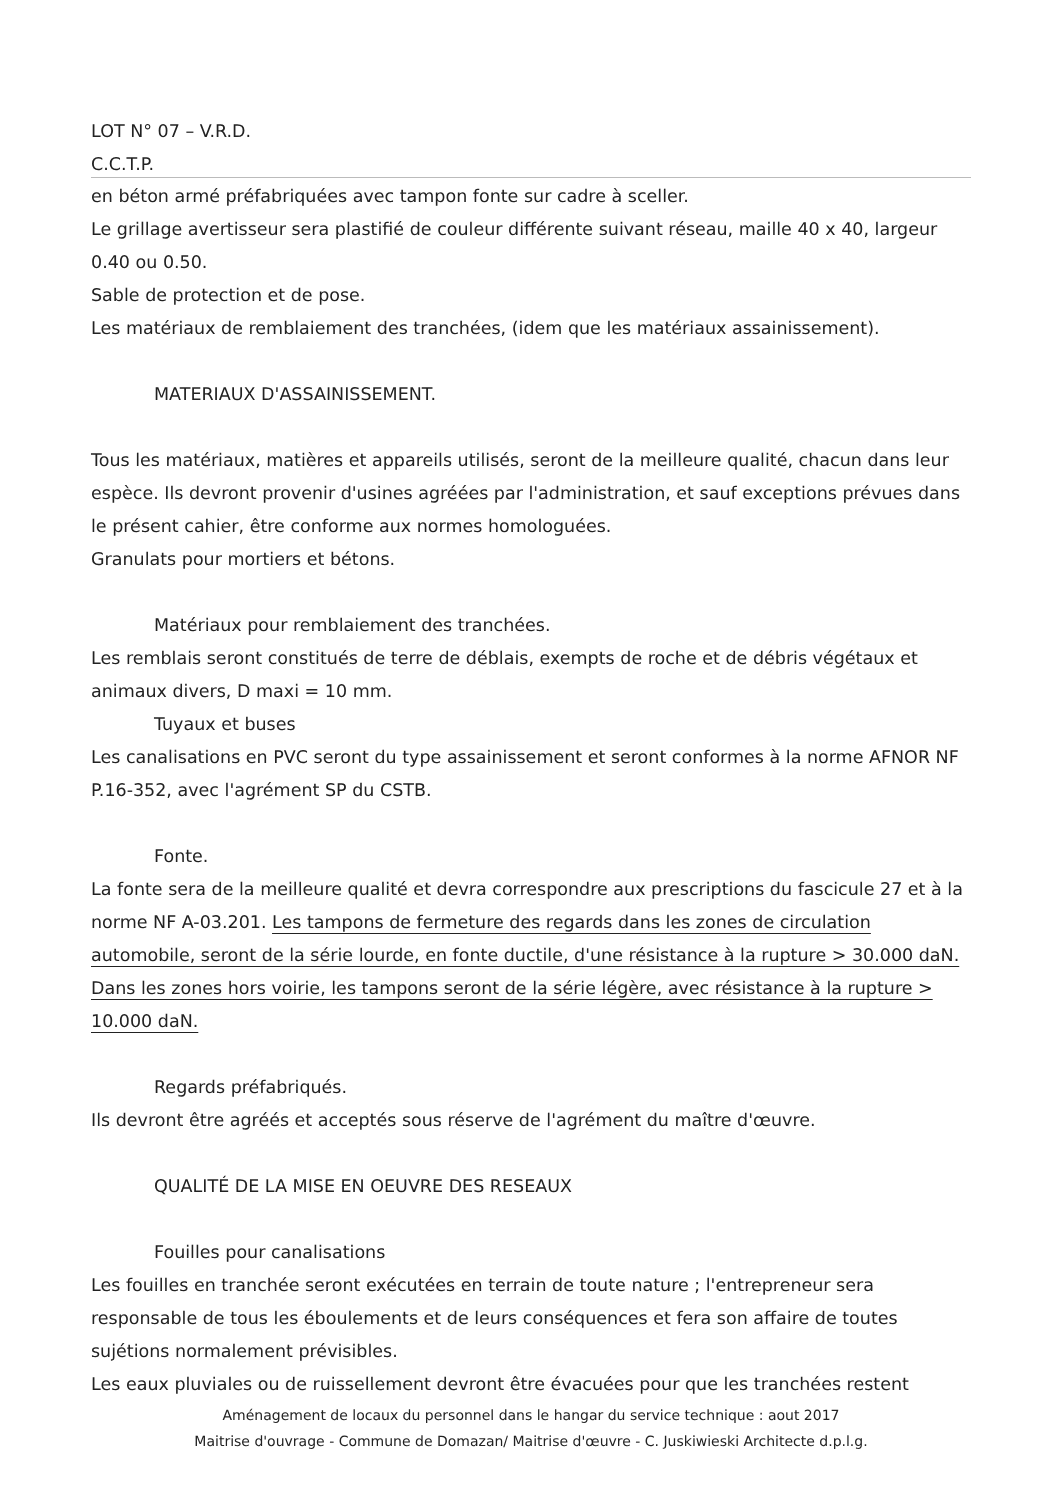LOT N° 07 – V.R.D.
C.C.T.P.
en béton armé préfabriquées avec tampon fonte sur cadre à sceller.
Le grillage avertisseur sera plastifié de couleur différente suivant réseau, maille 40 x 40, largeur 0.40 ou 0.50.
Sable de protection et de pose.
Les matériaux de remblaiement des tranchées, (idem que les matériaux assainissement).
MATERIAUX D'ASSAINISSEMENT.
Tous les matériaux, matières et appareils utilisés, seront de la meilleure qualité, chacun dans leur espèce. Ils devront provenir d'usines agréées par l'administration, et sauf exceptions prévues dans le présent cahier, être conforme aux normes homologuées.
Granulats pour mortiers et bétons.
Matériaux pour remblaiement des tranchées.
Les remblais seront constitués de terre de déblais, exempts de roche et de débris végétaux et animaux divers, D maxi = 10 mm.
Tuyaux et buses
Les canalisations en PVC seront du type assainissement et seront conformes à la norme AFNOR NF P.16-352, avec l'agrément SP du CSTB.
Fonte.
La fonte sera de la meilleure qualité et devra correspondre aux prescriptions du fascicule 27 et à la norme NF A-03.201. Les tampons de fermeture des regards dans les zones de circulation automobile, seront de la série lourde, en fonte ductile, d'une résistance à la rupture > 30.000 daN. Dans les zones hors voirie, les tampons seront de la série légère, avec résistance à la rupture > 10.000 daN.
Regards préfabriqués.
Ils devront être agréés et acceptés sous réserve de l'agrément du maître d'œuvre.
QUALITÉ DE LA MISE EN OEUVRE DES RESEAUX
Fouilles pour canalisations
Les fouilles en tranchée seront exécutées en terrain de toute nature ; l'entrepreneur sera responsable de tous les éboulements et de leurs conséquences et fera son affaire de toutes sujétions normalement prévisibles.
Les eaux pluviales ou de ruissellement devront être évacuées pour que les tranchées restent
Aménagement de locaux du personnel dans le hangar du service technique : aout 2017
Maitrise d'ouvrage - Commune de Domazan/ Maitrise d'œuvre - C. Juskiwieski Architecte d.p.l.g.